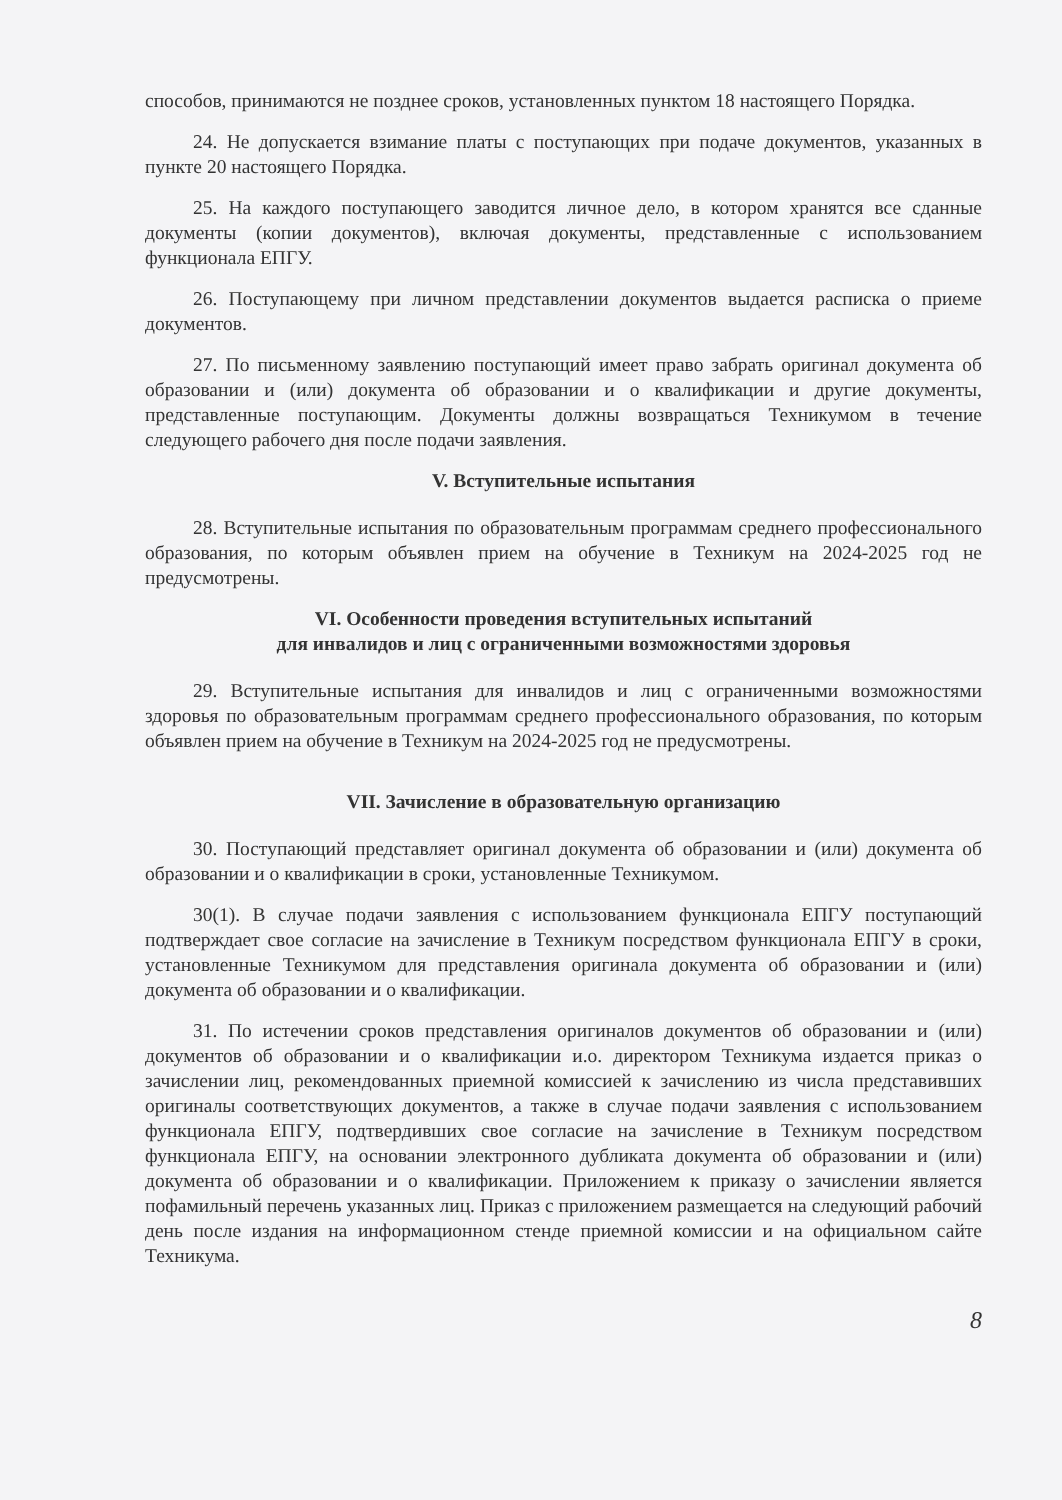способов, принимаются не позднее сроков, установленных пунктом 18 настоящего Порядка.
24. Не допускается взимание платы с поступающих при подаче документов, указанных в пункте 20 настоящего Порядка.
25. На каждого поступающего заводится личное дело, в котором хранятся все сданные документы (копии документов), включая документы, представленные с использованием функционала ЕПГУ.
26. Поступающему при личном представлении документов выдается расписка о приеме документов.
27. По письменному заявлению поступающий имеет право забрать оригинал документа об образовании и (или) документа об образовании и о квалификации и другие документы, представленные поступающим. Документы должны возвращаться Техникумом в течение следующего рабочего дня после подачи заявления.
V. Вступительные испытания
28. Вступительные испытания по образовательным программам среднего профессионального образования, по которым объявлен прием на обучение в Техникум на 2024-2025 год не предусмотрены.
VI. Особенности проведения вступительных испытаний
для инвалидов и лиц с ограниченными возможностями здоровья
29. Вступительные испытания для инвалидов и лиц с ограниченными возможностями здоровья по образовательным программам среднего профессионального образования, по которым объявлен прием на обучение в Техникум на 2024-2025 год не предусмотрены.
VII. Зачисление в образовательную организацию
30. Поступающий представляет оригинал документа об образовании и (или) документа об образовании и о квалификации в сроки, установленные Техникумом.
30(1). В случае подачи заявления с использованием функционала ЕПГУ поступающий подтверждает свое согласие на зачисление в Техникум посредством функционала ЕПГУ в сроки, установленные Техникумом для представления оригинала документа об образовании и (или) документа об образовании и о квалификации.
31. По истечении сроков представления оригиналов документов об образовании и (или) документов об образовании и о квалификации и.о. директором Техникума издается приказ о зачислении лиц, рекомендованных приемной комиссией к зачислению из числа представивших оригиналы соответствующих документов, а также в случае подачи заявления с использованием функционала ЕПГУ, подтвердивших свое согласие на зачисление в Техникум посредством функционала ЕПГУ, на основании электронного дубликата документа об образовании и (или) документа об образовании и о квалификации. Приложением к приказу о зачислении является пофамильный перечень указанных лиц. Приказ с приложением размещается на следующий рабочий день после издания на информационном стенде приемной комиссии и на официальном сайте Техникума.
8